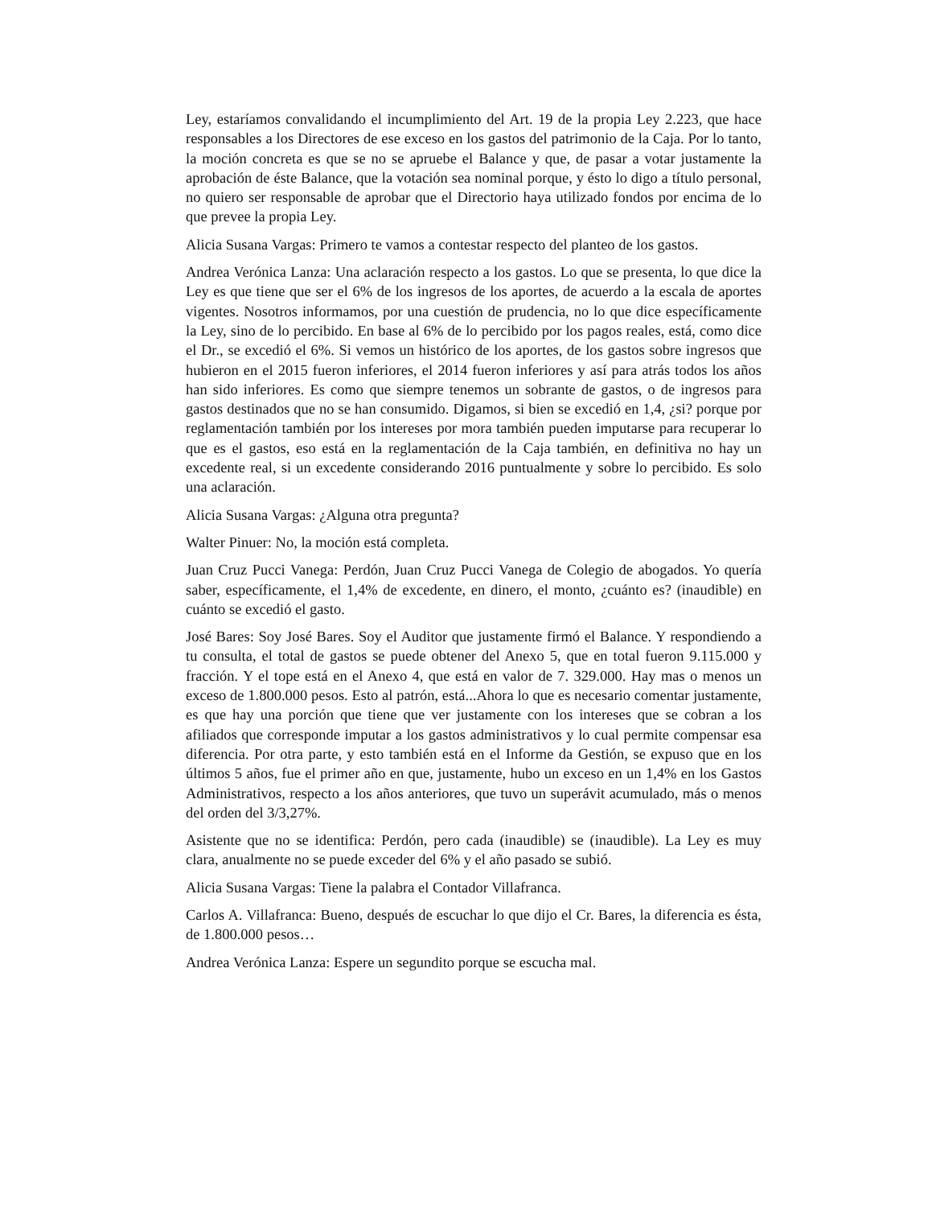Ley, estaríamos convalidando el incumplimiento del Art. 19 de la propia Ley 2.223, que hace responsables a los Directores de ese exceso en los gastos del patrimonio de la Caja. Por lo tanto, la moción concreta es que se no se apruebe el Balance y que, de pasar a votar justamente la aprobación de éste Balance, que la votación sea nominal porque, y ésto lo digo a título personal, no quiero ser responsable de aprobar que el Directorio haya utilizado fondos por encima de lo que prevee la propia Ley.
Alicia Susana Vargas: Primero te vamos a contestar respecto del planteo de los gastos.
Andrea Verónica Lanza: Una aclaración respecto a los gastos. Lo que se presenta, lo que dice la Ley es que tiene que ser el 6% de los ingresos de los aportes, de acuerdo a la escala de aportes vigentes. Nosotros informamos, por una cuestión de prudencia, no lo que dice específicamente la Ley, sino de lo percibido. En base al 6% de lo percibido por los pagos reales, está, como dice el Dr., se excedió el 6%. Si vemos un histórico de los aportes, de los gastos sobre ingresos que hubieron en el 2015 fueron inferiores, el 2014 fueron inferiores y así para atrás todos los años han sido inferiores. Es como que siempre tenemos un sobrante de gastos, o de ingresos para gastos destinados que no se han consumido. Digamos, si bien se excedió en 1,4, ¿si? porque por reglamentación también por los intereses por mora también pueden imputarse para recuperar lo que es el gastos, eso está en la reglamentación de la Caja también, en definitiva no hay un excedente real, si un excedente considerando 2016 puntualmente y sobre lo percibido. Es solo una aclaración.
Alicia Susana Vargas: ¿Alguna otra pregunta?
Walter Pinuer: No, la moción está completa.
Juan Cruz Pucci Vanega: Perdón, Juan Cruz Pucci Vanega de Colegio de abogados. Yo quería saber, específicamente, el 1,4% de excedente, en dinero, el monto, ¿cuánto es? (inaudible) en cuánto se excedió el gasto.
José Bares: Soy José Bares. Soy el Auditor que justamente firmó el Balance. Y respondiendo a tu consulta, el total de gastos se puede obtener del Anexo 5, que en total fueron 9.115.000 y fracción. Y el tope está en el Anexo 4, que está en valor de 7. 329.000. Hay mas o menos un exceso de 1.800.000 pesos. Esto al patrón, está...Ahora lo que es necesario comentar justamente, es que hay una porción que tiene que ver justamente con los intereses que se cobran a los afiliados que corresponde imputar a los gastos administrativos y lo cual permite compensar esa diferencia. Por otra parte, y esto también está en el Informe da Gestión, se expuso que en los últimos 5 años, fue el primer año en que, justamente, hubo un exceso en un 1,4% en los Gastos Administrativos, respecto a los años anteriores, que tuvo un superávit acumulado, más o menos del orden del 3/3,27%.
Asistente que no se identifica: Perdón, pero cada (inaudible) se (inaudible). La Ley es muy clara, anualmente no se puede exceder del 6% y el año pasado se subió.
Alicia Susana Vargas: Tiene la palabra el Contador Villafranca.
Carlos A. Villafranca: Bueno, después de escuchar lo que dijo el Cr. Bares, la diferencia es ésta, de 1.800.000 pesos…
Andrea Verónica Lanza: Espere un segundito porque se escucha mal.